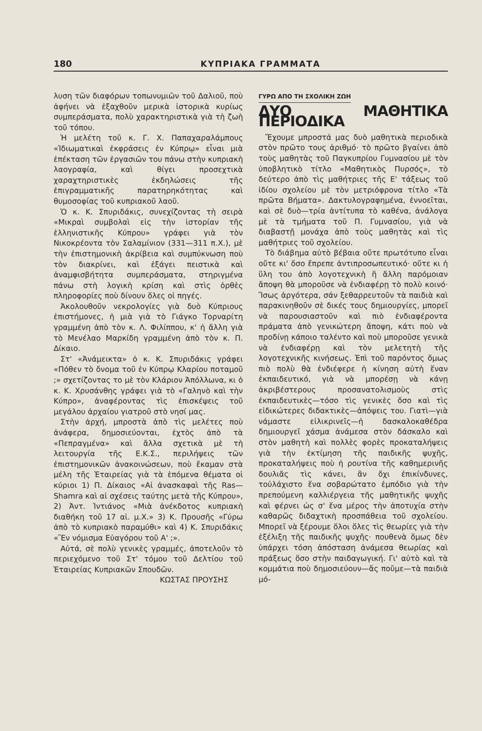180 ΚΥΠΡΙΑΚΑ ΓΡΑΜΜΑΤΑ
λυση τῶν διαφόρων τοπωνυμιῶν τοῦ Δαλιοῦ, ποὺ ἀφήνει νὰ ἐξαχθοῦν μερικὰ ἱστορικὰ κυρίως συμπεράσματα, πολὺ χαρακτηριστικὰ γιὰ τὴ ζωὴ τοῦ τόπου.
Ἡ μελέτη τοῦ κ. Γ. Χ. Παπαχαραλάμπους «Ἰδιωματικαὶ ἐκφράσεις ἐν Κύπρῳ» εἶναι μιὰ ἐπέκταση τῶν ἐργασιῶν του πάνω στὴν κυπριακὴ λαογραφία, καὶ θίγει προσεχτικὰ χαραχτηριστικὲς ἐκδηλώσεις τῆς ἐπιγραμματικῆς παρατηρηκότητας καὶ θυμοσοφίας τοῦ κυπριακοῦ λαοῦ.
Ὁ κ. Κ. Σπυριδάκις, συνεχίζοντας τὴ σειρὰ «Μικραὶ συμβολαὶ εἰς τὴν ἱστορίαν τῆς ἑλληνιστικῆς Κύπρου» γράφει γιὰ τὸν Νικοκρέοντα τὸν Σαλαμίνιον (331—311 π.Χ.), μὲ τὴν ἐπιστημονικὴ ἀκρίβεια καὶ συμπύκνωση ποὺ τὸν διακρίνει, καὶ ἐξάγει πειστικὰ καὶ ἀναμφισβήτητα συμπεράσματα, στηριγμένα πάνω στὴ λογικὴ κρίση καὶ στὶς ὀρθὲς πληροφορίες ποὺ δίνουν ὅλες οἱ πηγές.
Ἀκολουθοῦν νεκρολογίες γιὰ δυὸ Κύπριους ἐπιστήμονες, ἡ μιὰ γιὰ τὸ Γιάγκο Τορναρίτη γραμμένη ἀπὸ τὸν κ. Λ. Φιλίππου, κ' ἡ ἄλλη γιὰ τὸ Μενέλαο Μαρκίδη γραμμένη ἀπὸ τὸν κ. Π. Δίκαιο.
Στ' «Ἀνάμεικτα» ὁ κ. Κ. Σπυριδάκις γράφει «Πόθεν τὸ ὄνομα τοῦ ἐν Κύπρῳ Κλαρίου ποταμοῦ ;» σχετίζοντας το μὲ τὸν Κλάριον Ἀπόλλωνα, κι ὁ κ. Κ. Χρυσάνθης γράφει γιὰ τὸ «Γαληνὸ καὶ τὴν Κύπρο», ἀναφέροντας τὶς ἐπισκέψεις τοῦ μεγάλου ἀρχαίου γιατροῦ στὸ νησί μας.
Στὴν ἀρχή, μπροστὰ ἀπὸ τὶς μελέτες ποὺ ἀνάφερα, δημοσιεύονται, ἐχτὸς ἀπὸ τὰ «Πεπραγμένα» καὶ ἄλλα σχετικὰ μὲ τὴ λειτουργία τῆς Ε.Κ.Σ., περιλήψεις τῶν ἐπιστημονικῶν ἀνακοινώσεων, ποὺ ἔκαμαν στὰ μέλη τῆς Ἑταιρείας γιὰ τὰ ἑπόμενα θέματα οἱ κύριοι 1) Π. Δίκαιος «Αἱ ἀνασκαφαὶ τῆς Ras—Shamra καὶ αἱ σχέσεις ταύτης μετὰ τῆς Κύπρου», 2) Ἀντ. Ἰντιάνος «Μιὰ ἀνέκδοτος κυπριακὴ διαθήκη τοῦ 17 αἰ. μ.Χ.» 3) Κ. Προυσῆς «Γύρω ἀπὸ τὸ κυπριακὸ παραμύθι» καὶ 4) Κ. Σπυριδάκις «Ἓν νόμισμα Εὐαγόρου τοῦ Α' ;».
Αὐτά, σὲ πολὺ γενικὲς γραμμές, ἀποτελοῦν τὸ περιεχόμενο τοῦ Στ' τόμου τοῦ Δελτίου τοῦ Ἑταιρείας Κυπριακῶν Σπουδῶν.
ΚΩΣΤΑΣ ΠΡΟΥΣΗΣ
ΓΥΡΩ ΑΠΟ ΤΗ ΣΧΟΛΙΚΗ ΖΩΗ
ΔΥΟ ΜΑΘΗΤΙΚΑ ΠΕΡΙΟΔΙΚΑ
Ἔχουμε μπροστά μας δυὸ μαθητικὰ περιοδικὰ στὸν πρῶτο τους ἀριθμό· τὸ πρῶτο βγαίνει ἀπὸ τοὺς μαθητὰς τοῦ Παγκυπρίου Γυμνασίου μὲ τὸν ὑποβλητικὸ τίτλο «Μαθητικὸς Πυρσός», τὸ δεύτερο ἀπὸ τὶς μαθήτριες τῆς Ε' τάξεως τοῦ ἰδίου σχολείου μὲ τὸν μετριόφρονα τίτλο «Τὰ πρῶτα Βήματα». Δακτυλογραφημένα, ἐννοεῖται, καὶ σὲ δυὸ—τρία ἀντίτυπα τὸ καθένα, ἀνάλογα μὲ τὰ τμήματα τοῦ Π. Γυμνασίου, γιὰ νὰ διαβαστῇ μονάχα ἀπὸ τοὺς μαθητὰς καὶ τὶς μαθήτριες τοῦ σχολείου.
Τὸ διάβημα αὐτὸ βέβαια οὔτε πρωτότυπο εἶναι οὔτε κι' ὅσο ἔπρεπε ἀντιπροσωπευτικό· οὔτε κι ἡ ὕλη του ἀπὸ λογοτεχνικὴ ἢ ἄλλη παρόμοιαν ἄποψη θὰ μποροῦσε νὰ ἐνδιαφέρῃ τὸ πολὺ κοινό· Ἴσως ἀργότερα, σάν ξεθαρρευτοῦν τὰ παιδιὰ καὶ παρακινηθοῦν σὲ δικές τους δημιουργίες, μπορεῖ νὰ παρουσιαστοῦν καὶ πιὸ ἐνδιαφέροντα πράματα ἀπὸ γενικώτερη ἄποψη, κάτι ποὺ νὰ προδίνῃ κάποιο ταλέντο καὶ ποὺ μποροῦσε γενικὰ νὰ ἐνδιαφέρῃ καὶ τὸν μελετητὴ τῆς λογοτεχνικῆς κινήσεως. Ἐπὶ τοῦ παρόντος ὅμως πιὸ πολὺ θὰ ἐνδιέφερε ἡ κίνηση αὐτὴ ἕναν ἐκπαιδευτικό, γιὰ νὰ μπορέσῃ νὰ κάνῃ ἀκριβέστερους προσανατολισμοὺς στὶς ἐκπαιδευτικὲς—τόσο τὶς γενικὲς ὅσο καὶ τὶς εἰδικώτερες διδακτικὲς—ἀπόψεις του. Γιατὶ—γιὰ νάμαστε εἰλικρινεῖς—ἡ δασκαλοκαθέδρα δημιουργεῖ χάσμα ἀνάμεσα στὸν δάσκαλο καὶ στὸν μαθητὴ καὶ πολλὲς φορὲς προκαταλήψεις γιὰ τὴν ἐκτίμηση τῆς παιδικῆς ψυχῆς, προκαταλήψεις ποὺ ἡ ρουτίνα τῆς καθημερινῆς δουλιᾶς τὶς κάνει, ἂν ὄχι ἐπικίνδυνες, τοὐλάχιστο ἕνα σοβαρώτατο ἐμπόδιο γιὰ τὴν πρεπούμενη καλλιέργεια τῆς μαθητικῆς ψυχῆς καὶ φέρνει ὡς σ' ἕνα μέρος τὴν ἀποτυχία στὴν καθαρῶς διδαχτικὴ προσπάθεια τοῦ σχολείου. Μπορεῖ νὰ ξέρουμε ὅλοι ὅλες τὶς θεωρίες γιὰ τὴν ἐξέλιξη τῆς παιδικῆς ψυχῆς· πουθενὰ ὅμως δὲν ὑπάρχει τόση ἀπόσταση ἀνάμεσα θεωρίας καὶ πράξεως ὅσο στὴν παιδαγωγική. Γι' αὐτὸ καὶ τὰ κομμάτια ποὺ δημοσιεύουν—ἄς ποῦμε—τὰ παιδιὰ μό-